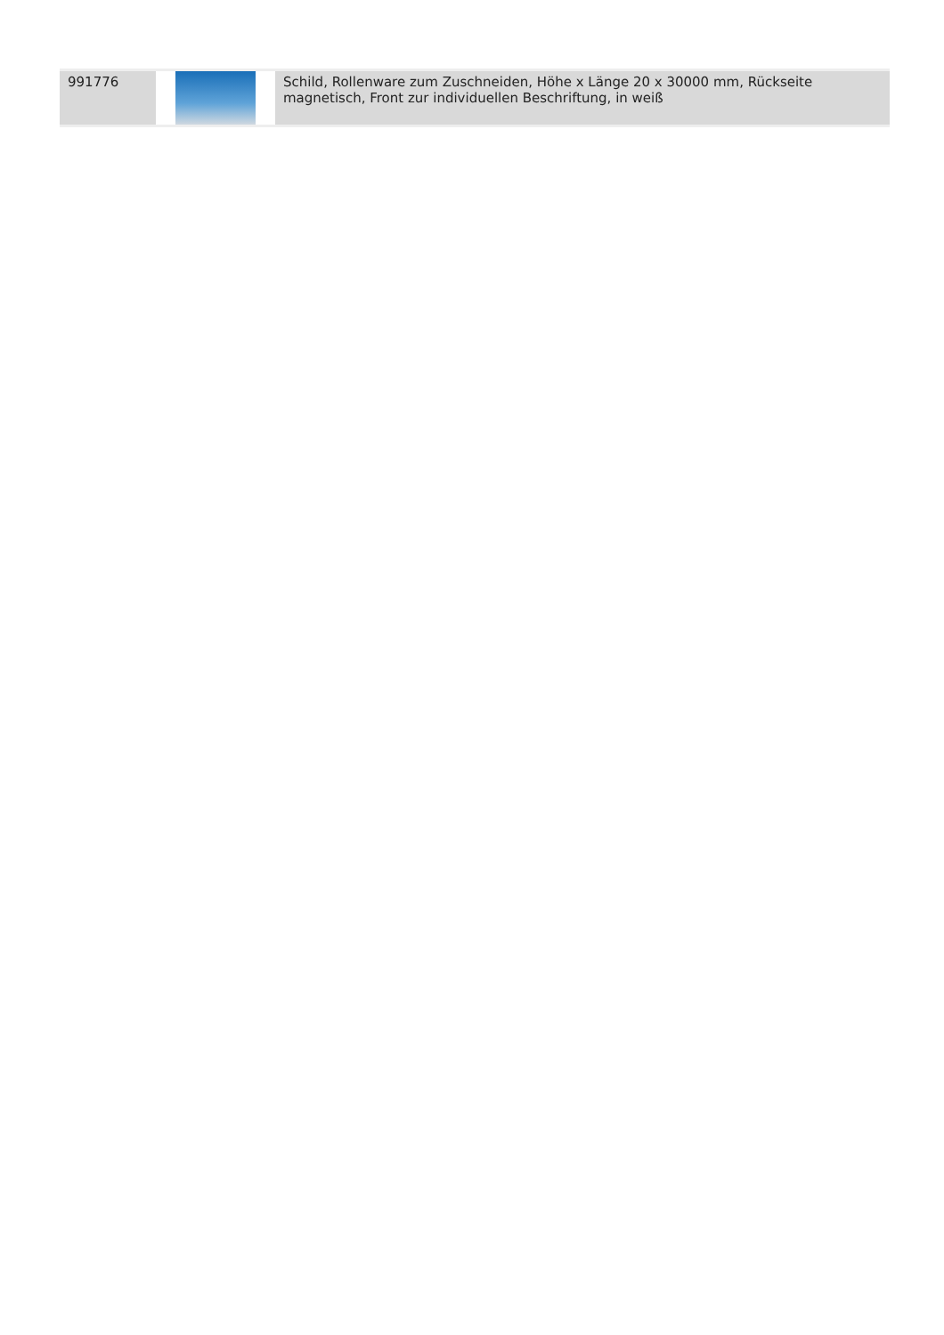| 991776 | | Schild, Rollenware zum Zuschneiden, Höhe x Länge 20 x 30000 mm, Rückseite magnetisch, Front zur individuellen Beschriftung, in weiß |